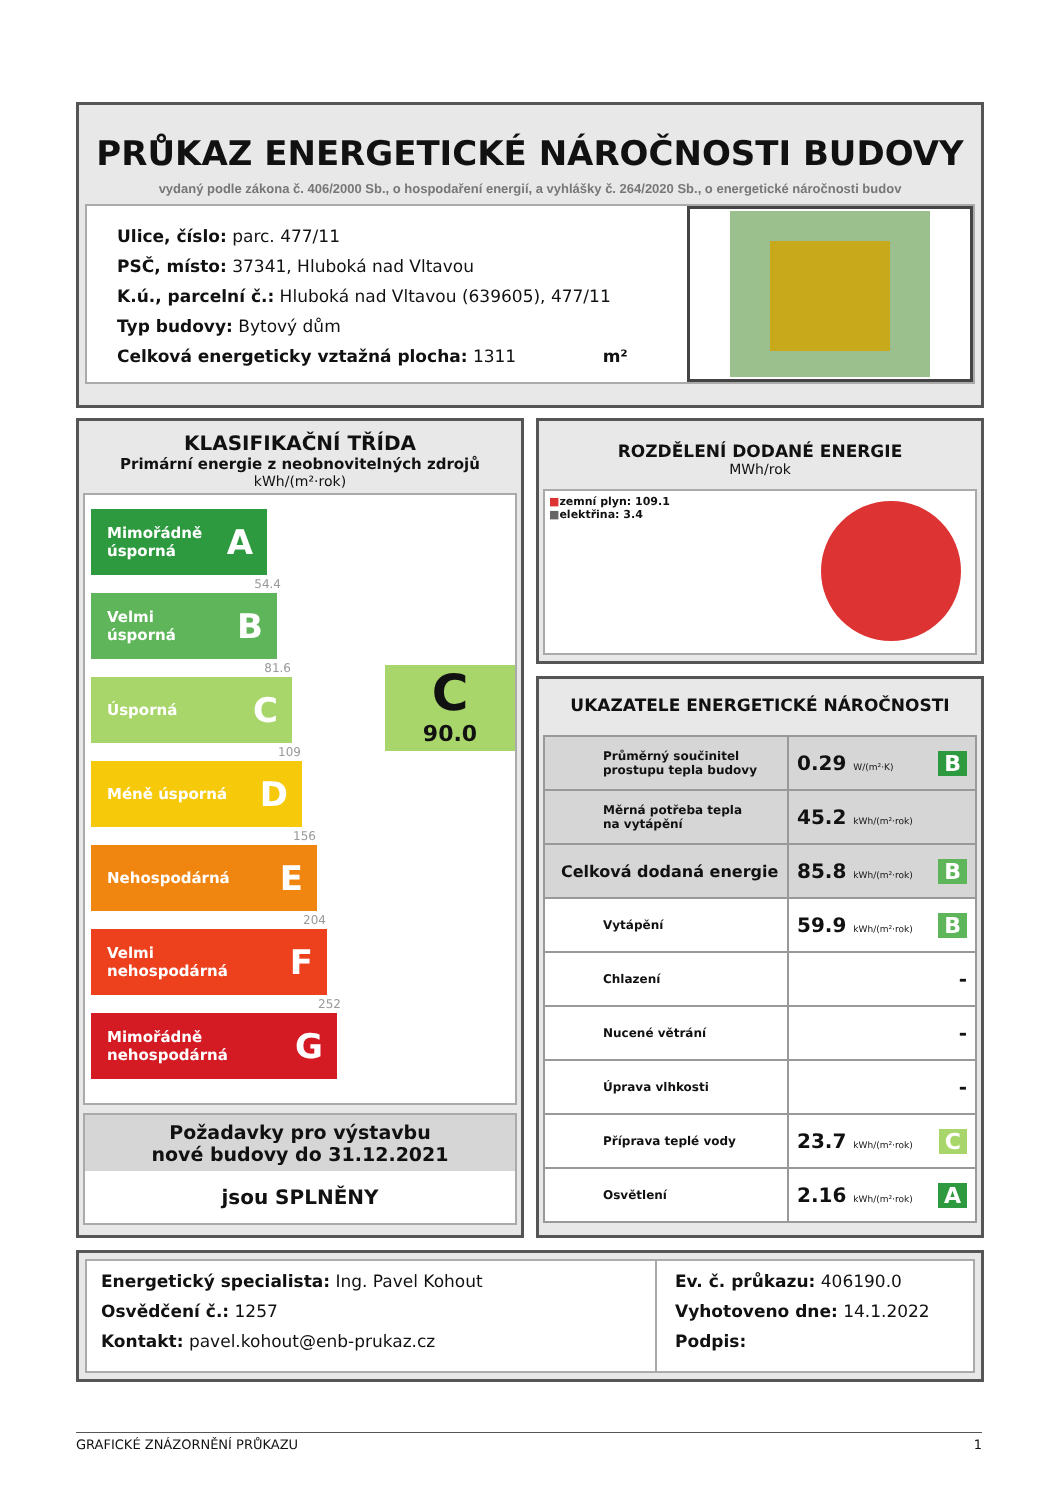PRŮKAZ ENERGETICKÉ NÁROČNOSTI BUDOVY
vydaný podle zákona č. 406/2000 Sb., o hospodaření energií, a vyhlášky č. 264/2020 Sb., o energetické náročnosti budov
Ulice, číslo: parc. 477/11
PSČ, místo: 37341, Hluboká nad Vltavou
K.ú., parcelní č.: Hluboká nad Vltavou (639605), 477/11
Typ budovy: Bytový dům
Celková energeticky vztažná plocha: 1311 m²
KLASIFIKAČNÍ TŘÍDA
Primární energie z neobnovitelných zdrojů
kWh/(m²·rok)
Mimořádně
úsporná A
54.4
Velmi
úsporná B
81.6
Úsporná C
109
Méně úsporná D
156
Nehospodárná E
204
Velmi
nehospodárná F
252
Mimořádně
nehospodárná G
C
90.0
Požadavky pro výstavbu
nové budovy do 31.12.2021
jsou SPLNĚNY
ROZDĚLENÍ DODANÉ ENERGIE
MWh/rok
■zemní plyn: 109.1
■elektřina: 3.4
UKAZATELE ENERGETICKÉ NÁROČNOSTI
| Průměrný součinitel prostupu tepla budovy | 0.29 W/(m²·K) B |
| Měrná potřeba tepla na vytápění | 45.2 kWh/(m²·rok) |
| Celková dodaná energie | 85.8 kWh/(m²·rok) B |
| Vytápění | 59.9 kWh/(m²·rok) B |
| Chlazení | - |
| Nucené větrání | - |
| Úprava vlhkosti | - |
| Příprava teplé vody | 23.7 kWh/(m²·rok) C |
| Osvětlení | 2.16 kWh/(m²·rok) A |
Energetický specialista: Ing. Pavel Kohout
Osvědčení č.: 1257
Kontakt: pavel.kohout@enb-prukaz.cz
Ev. č. průkazu: 406190.0
Vyhotoveno dne: 14.1.2022
Podpis:
GRAFICKÉ ZNÁZORNĚNÍ PRŮKAZU 1